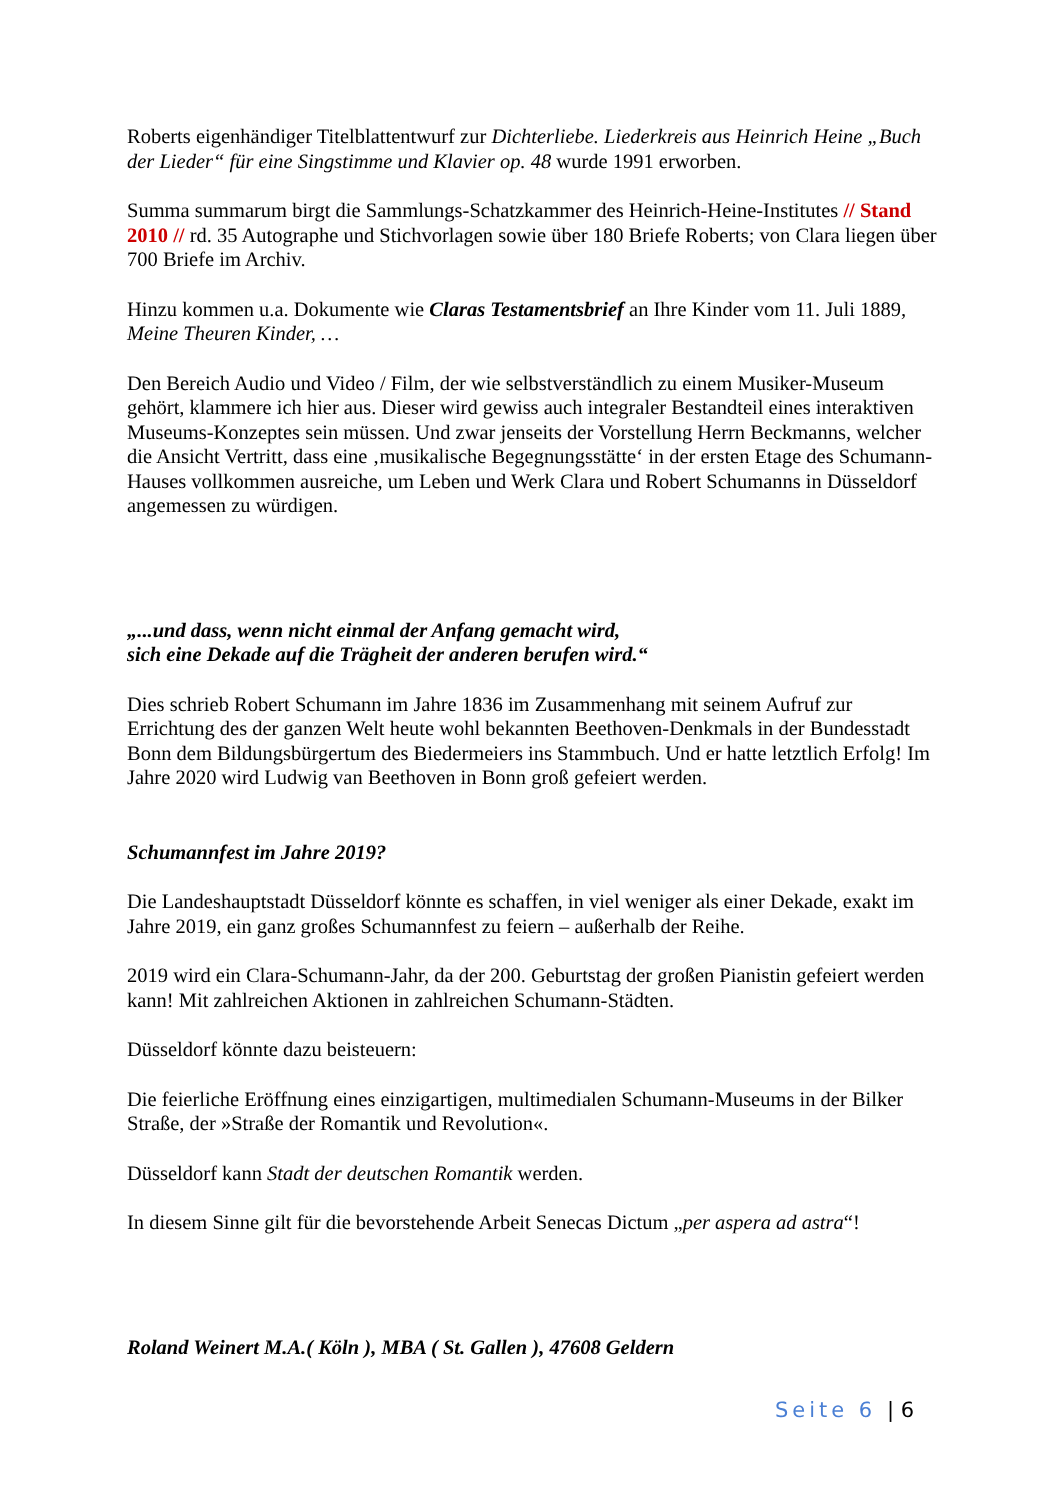Roberts eigenhändiger Titelblattentwurf zur Dichterliebe. Liederkreis aus Heinrich Heine „Buch der Lieder“ für eine Singstimme und Klavier op. 48 wurde 1991 erworben.
Summa summarum birgt die Sammlungs-Schatzkammer des Heinrich-Heine-Institutes // Stand 2010 // rd. 35 Autographe und Stichvorlagen sowie über 180 Briefe Roberts; von Clara liegen über 700 Briefe im Archiv.
Hinzu kommen u.a. Dokumente wie Claras Testamentsbrief an Ihre Kinder vom 11. Juli 1889, Meine Theuren Kinder, …
Den Bereich Audio und Video / Film, der wie selbstverständlich zu einem Musiker-Museum gehört, klammere ich hier aus. Dieser wird gewiss auch integraler Bestandteil eines interaktiven Museums-Konzeptes sein müssen. Und zwar jenseits der Vorstellung Herrn Beckmanns, welcher die Ansicht Vertritt, dass eine ‚musikalische Begegnungsstätte‘ in der ersten Etage des Schumann-Hauses vollkommen ausreiche, um Leben und Werk Clara und Robert Schumanns in Düsseldorf angemessen zu würdigen.
„...und dass, wenn nicht einmal der Anfang gemacht wird,
sich eine Dekade auf die Trägheit der anderen berufen wird.“
Dies schrieb Robert Schumann im Jahre 1836 im Zusammenhang mit seinem Aufruf zur Errichtung des der ganzen Welt heute wohl bekannten Beethoven-Denkmals in der Bundesstadt Bonn dem Bildungsbürgertum des Biedermeiers ins Stammbuch. Und er hatte letztlich Erfolg! Im Jahre 2020 wird Ludwig van Beethoven in Bonn groß gefeiert werden.
Schumannfest im Jahre 2019?
Die Landeshauptstadt Düsseldorf könnte es schaffen, in viel weniger als einer Dekade, exakt im Jahre 2019, ein ganz großes Schumannfest zu feiern – außerhalb der Reihe.
2019 wird ein Clara-Schumann-Jahr, da der 200. Geburtstag der großen Pianistin gefeiert werden kann! Mit zahlreichen Aktionen in zahlreichen Schumann-Städten.
Düsseldorf könnte dazu beisteuern:
Die feierliche Eröffnung eines einzigartigen, multimedialen Schumann-Museums in der Bilker Straße, der »Straße der Romantik und Revolution«.
Düsseldorf kann Stadt der deutschen Romantik werden.
In diesem Sinne gilt für die bevorstehende Arbeit Senecas Dictum „per aspera ad astra“!
Roland Weinert M.A.( Köln ), MBA ( St. Gallen ), 47608 Geldern
Seite 6 | 6